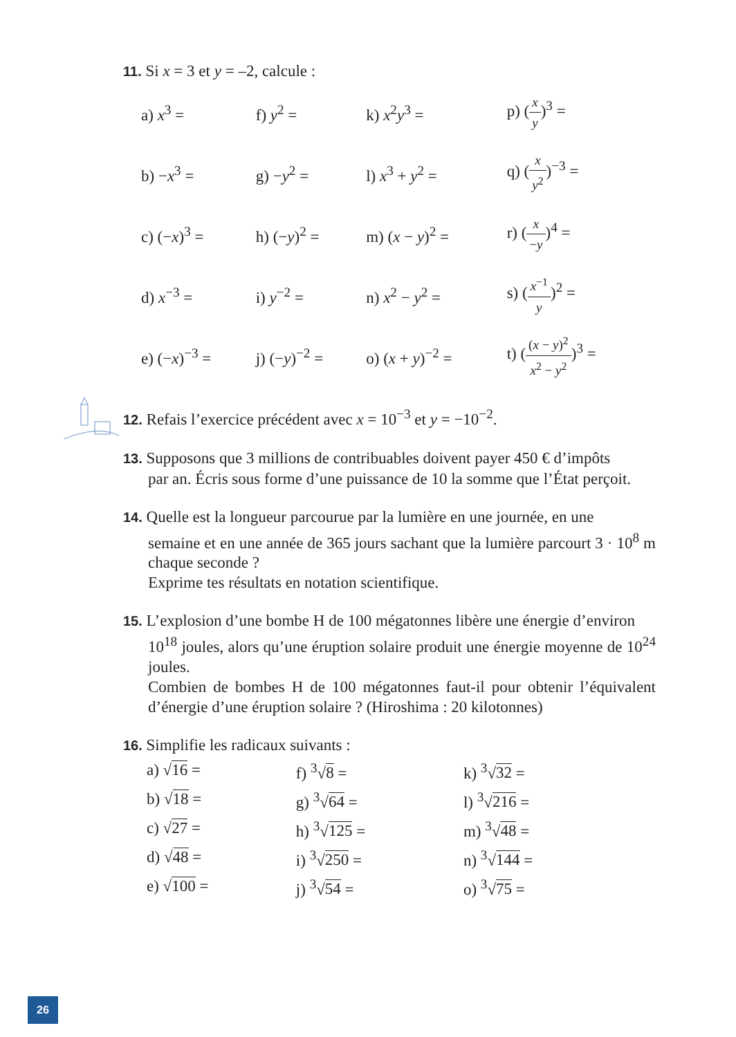11. Si x = 3 et y = –2, calcule :
| a) x<sup>3</sup> = | f) y<sup>2</sup> = | k) x<sup>2</sup> y<sup>3</sup> = | p) ( x y )<sup>3</sup> = |
| b) − x<sup>3</sup> = | g) − y<sup>2</sup> = | l) x<sup>3</sup> + y<sup>2</sup> = | q) ( x y<sup>2</sup> )<sup>−3</sup> = |
| c) (− x )<sup>3</sup> = | h) (− y )<sup>2</sup> = | m) ( x − y )<sup>2</sup> = | r) ( x − y )<sup>4</sup> = |
| d) x<sup>−3</sup> = | i) y<sup>−2</sup> = | n) x<sup>2</sup> − y<sup>2</sup> = | s) ( x<sup>−1</sup> y )<sup>2</sup> = |
| e) (− x )<sup>−3</sup> = | j) (− y )<sup>−2</sup> = | o) ( x + y )<sup>−2</sup> = | t) ( ( x − y )<sup>2</sup> x<sup>2</sup> − y<sup>2</sup> )<sup>3</sup> = |
12. Refais l’exercice précédent avec x = 10<sup>−3</sup> et y = −10<sup>−2</sup>.
13. Supposons que 3 millions de contribuables doivent payer 450 € d’impôts
par an. Écris sous forme d’une puissance de 10 la somme que l’État perçoit.
14. Quelle est la longueur parcourue par la lumière en une journée, en une
semaine et en une année de 365 jours sachant que la lumière parcourt 3 · 10<sup>8</sup> m chaque seconde ?
Exprime tes résultats en notation scientifique.
15. L’explosion d’une bombe H de 100 mégatonnes libère une énergie d’environ
10<sup>18</sup> joules, alors qu’une éruption solaire produit une énergie moyenne de 10<sup>24</sup> joules.
Combien de bombes H de 100 mégatonnes faut-il pour obtenir l’équivalent d’énergie d’une éruption solaire ? (Hiroshima : 20 kilotonnes)
16. Simplifie les radicaux suivants :
| a) √ 16 = | f) <sup>3</sup>√ 8 = | k) <sup>3</sup>√ 32 = |
| b) √ 18 = | g) <sup>3</sup>√ 64 = | l) <sup>3</sup>√ 216 = |
| c) √ 27 = | h) <sup>3</sup>√ 125 = | m) <sup>3</sup>√ 48 = |
| d) √ 48 = | i) <sup>3</sup>√ 250 = | n) <sup>3</sup>√ 144 = |
| e) √ 100 = | j) <sup>3</sup>√ 54 = | o) <sup>3</sup>√ 75 = |
26